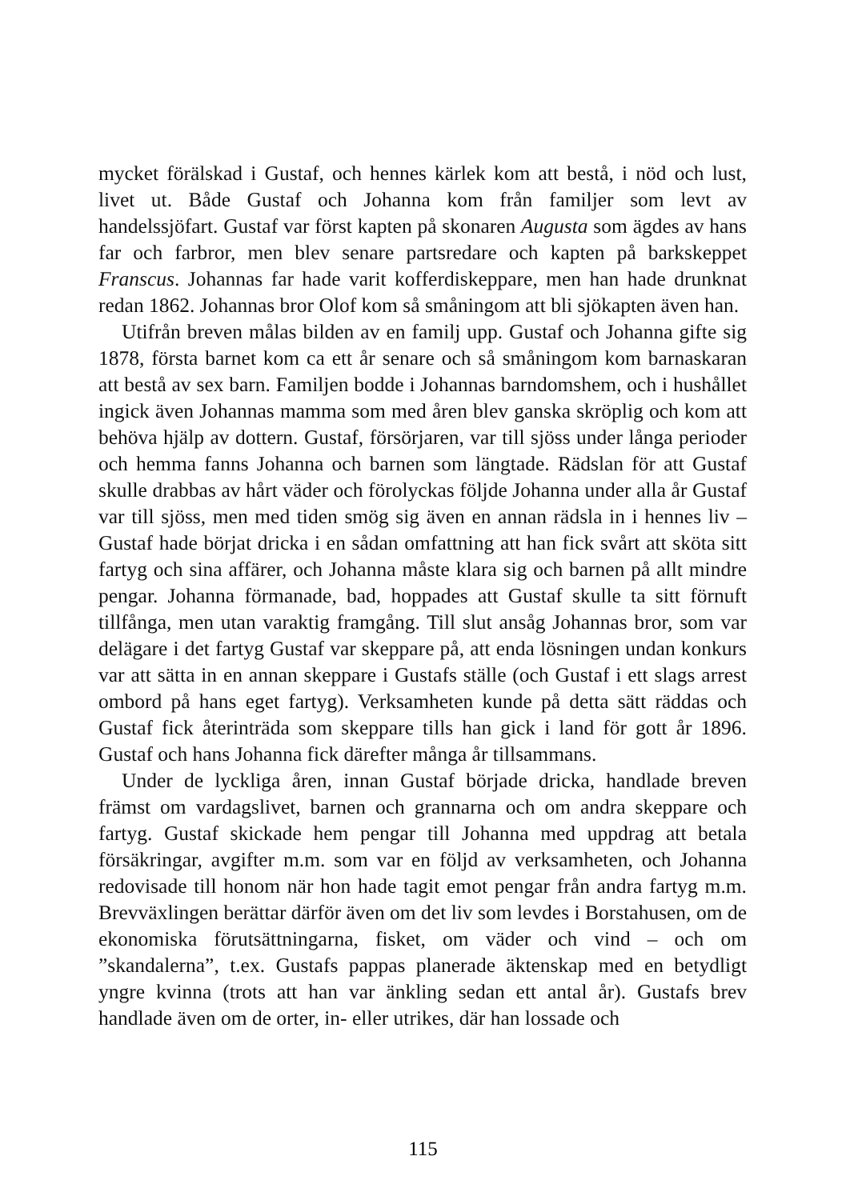mycket förälskad i Gustaf, och hennes kärlek kom att bestå, i nöd och lust, livet ut. Både Gustaf och Johanna kom från familjer som levt av handelssjöfart. Gustaf var först kapten på skonaren Augusta som ägdes av hans far och farbror, men blev senare partsredare och kapten på barkskeppet Franscus. Johannas far hade varit kofferdiskeppare, men han hade drunknat redan 1862. Johannas bror Olof kom så småningom att bli sjökapten även han.
Utifrån breven målas bilden av en familj upp. Gustaf och Johanna gifte sig 1878, första barnet kom ca ett år senare och så småningom kom barnaskaran att bestå av sex barn. Familjen bodde i Johannas barndomshem, och i hushållet ingick även Johannas mamma som med åren blev ganska skröplig och kom att behöva hjälp av dottern. Gustaf, försörjaren, var till sjöss under långa perioder och hemma fanns Johanna och barnen som längtade. Rädslan för att Gustaf skulle drabbas av hårt väder och förolyckas följde Johanna under alla år Gustaf var till sjöss, men med tiden smög sig även en annan rädsla in i hennes liv – Gustaf hade börjat dricka i en sådan omfattning att han fick svårt att sköta sitt fartyg och sina affärer, och Johanna måste klara sig och barnen på allt mindre pengar. Johanna förmanade, bad, hoppades att Gustaf skulle ta sitt förnuft tillfånga, men utan varaktig framgång. Till slut ansåg Johannas bror, som var delägare i det fartyg Gustaf var skeppare på, att enda lösningen undan konkurs var att sätta in en annan skeppare i Gustafs ställe (och Gustaf i ett slags arrest ombord på hans eget fartyg). Verksamheten kunde på detta sätt räddas och Gustaf fick återinträda som skeppare tills han gick i land för gott år 1896. Gustaf och hans Johanna fick därefter många år tillsammans.
Under de lyckliga åren, innan Gustaf började dricka, handlade breven främst om vardagslivet, barnen och grannarna och om andra skeppare och fartyg. Gustaf skickade hem pengar till Johanna med uppdrag att betala försäkringar, avgifter m.m. som var en följd av verksamheten, och Johanna redovisade till honom när hon hade tagit emot pengar från andra fartyg m.m. Brevväxlingen berättar därför även om det liv som levdes i Borstahusen, om de ekonomiska förutsättningarna, fisket, om väder och vind – och om ”skandalerna”, t.ex. Gustafs pappas planerade äktenskap med en betydligt yngre kvinna (trots att han var änkling sedan ett antal år). Gustafs brev handlade även om de orter, in- eller utrikes, där han lossade och
115